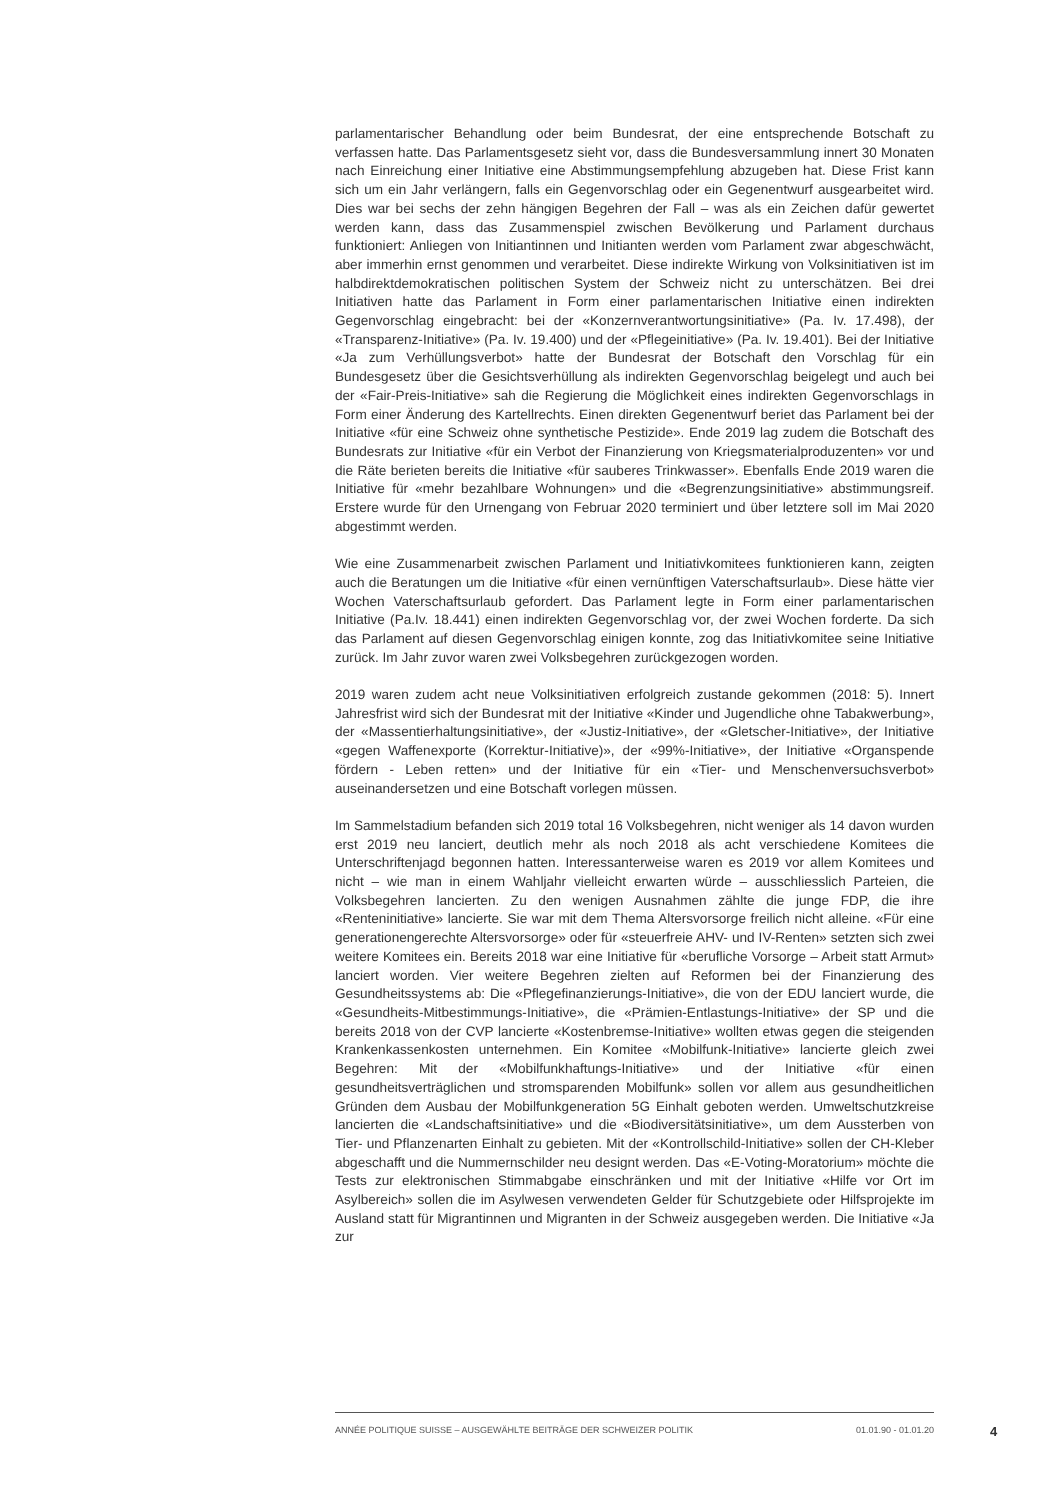parlamentarischer Behandlung oder beim Bundesrat, der eine entsprechende Botschaft zu verfassen hatte. Das Parlamentsgesetz sieht vor, dass die Bundesversammlung innert 30 Monaten nach Einreichung einer Initiative eine Abstimmungsempfehlung abzugeben hat. Diese Frist kann sich um ein Jahr verlängern, falls ein Gegenvorschlag oder ein Gegenentwurf ausgearbeitet wird. Dies war bei sechs der zehn hängigen Begehren der Fall – was als ein Zeichen dafür gewertet werden kann, dass das Zusammenspiel zwischen Bevölkerung und Parlament durchaus funktioniert: Anliegen von Initiantinnen und Initianten werden vom Parlament zwar abgeschwächt, aber immerhin ernst genommen und verarbeitet. Diese indirekte Wirkung von Volksinitiativen ist im halbdirektdemokratischen politischen System der Schweiz nicht zu unterschätzen. Bei drei Initiativen hatte das Parlament in Form einer parlamentarischen Initiative einen indirekten Gegenvorschlag eingebracht: bei der «Konzernverantwortungsinitiative» (Pa. Iv. 17.498), der «Transparenz-Initiative» (Pa. Iv. 19.400) und der «Pflegeinitiative» (Pa. Iv. 19.401). Bei der Initiative «Ja zum Verhüllungsverbot» hatte der Bundesrat der Botschaft den Vorschlag für ein Bundesgesetz über die Gesichtsverhüllung als indirekten Gegenvorschlag beigelegt und auch bei der «Fair-Preis-Initiative» sah die Regierung die Möglichkeit eines indirekten Gegenvorschlags in Form einer Änderung des Kartellrechts. Einen direkten Gegenentwurf beriet das Parlament bei der Initiative «für eine Schweiz ohne synthetische Pestizide». Ende 2019 lag zudem die Botschaft des Bundesrats zur Initiative «für ein Verbot der Finanzierung von Kriegsmaterialproduzenten» vor und die Räte berieten bereits die Initiative «für sauberes Trinkwasser». Ebenfalls Ende 2019 waren die Initiative für «mehr bezahlbare Wohnungen» und die «Begrenzungsinitiative» abstimmungsreif. Erstere wurde für den Urnengang von Februar 2020 terminiert und über letztere soll im Mai 2020 abgestimmt werden.
Wie eine Zusammenarbeit zwischen Parlament und Initiativkomitees funktionieren kann, zeigten auch die Beratungen um die Initiative «für einen vernünftigen Vaterschaftsurlaub». Diese hätte vier Wochen Vaterschaftsurlaub gefordert. Das Parlament legte in Form einer parlamentarischen Initiative (Pa.Iv. 18.441) einen indirekten Gegenvorschlag vor, der zwei Wochen forderte. Da sich das Parlament auf diesen Gegenvorschlag einigen konnte, zog das Initiativkomitee seine Initiative zurück. Im Jahr zuvor waren zwei Volksbegehren zurückgezogen worden.
2019 waren zudem acht neue Volksinitiativen erfolgreich zustande gekommen (2018: 5). Innert Jahresfrist wird sich der Bundesrat mit der Initiative «Kinder und Jugendliche ohne Tabakwerbung», der «Massentierhaltungsinitiative», der «Justiz-Initiative», der «Gletscher-Initiative», der Initiative «gegen Waffenexporte (Korrektur-Initiative)», der «99%-Initiative», der Initiative «Organspende fördern - Leben retten» und der Initiative für ein «Tier- und Menschenversuchsverbot» auseinandersetzen und eine Botschaft vorlegen müssen.
Im Sammelstadium befanden sich 2019 total 16 Volksbegehren, nicht weniger als 14 davon wurden erst 2019 neu lanciert, deutlich mehr als noch 2018 als acht verschiedene Komitees die Unterschriftenjagd begonnen hatten. Interessanterweise waren es 2019 vor allem Komitees und nicht – wie man in einem Wahljahr vielleicht erwarten würde – ausschliesslich Parteien, die Volksbegehren lancierten. Zu den wenigen Ausnahmen zählte die junge FDP, die ihre «Renteninitiative» lancierte. Sie war mit dem Thema Altersvorsorge freilich nicht alleine. «Für eine generationengerechte Altersvorsorge» oder für «steuerfreie AHV- und IV-Renten» setzten sich zwei weitere Komitees ein. Bereits 2018 war eine Initiative für «berufliche Vorsorge – Arbeit statt Armut» lanciert worden. Vier weitere Begehren zielten auf Reformen bei der Finanzierung des Gesundheitssystems ab: Die «Pflegefinanzierungs-Initiative», die von der EDU lanciert wurde, die «Gesundheits-Mitbestimmungs-Initiative», die «Prämien-Entlastungs-Initiative» der SP und die bereits 2018 von der CVP lancierte «Kostenbremse-Initiative» wollten etwas gegen die steigenden Krankenkassenkosten unternehmen. Ein Komitee «Mobilfunk-Initiative» lancierte gleich zwei Begehren: Mit der «Mobilfunkhaftungs-Initiative» und der Initiative «für einen gesundheitsverträglichen und stromsparenden Mobilfunk» sollen vor allem aus gesundheitlichen Gründen dem Ausbau der Mobilfunkgeneration 5G Einhalt geboten werden. Umweltschutzkreise lancierten die «Landschaftsinitiative» und die «Biodiversitätsinitiative», um dem Aussterben von Tier- und Pflanzenarten Einhalt zu gebieten. Mit der «Kontrollschild-Initiative» sollen der CH-Kleber abgeschafft und die Nummernschilder neu designt werden. Das «E-Voting-Moratorium» möchte die Tests zur elektronischen Stimmabgabe einschränken und mit der Initiative «Hilfe vor Ort im Asylbereich» sollen die im Asylwesen verwendeten Gelder für Schutzgebiete oder Hilfsprojekte im Ausland statt für Migrantinnen und Migranten in der Schweiz ausgegeben werden. Die Initiative «Ja zur
ANNÉE POLITIQUE SUISSE – AUSGEWÄHLTE BEITRÄGE DER SCHWEIZER POLITIK 01.01.90 - 01.01.20
4